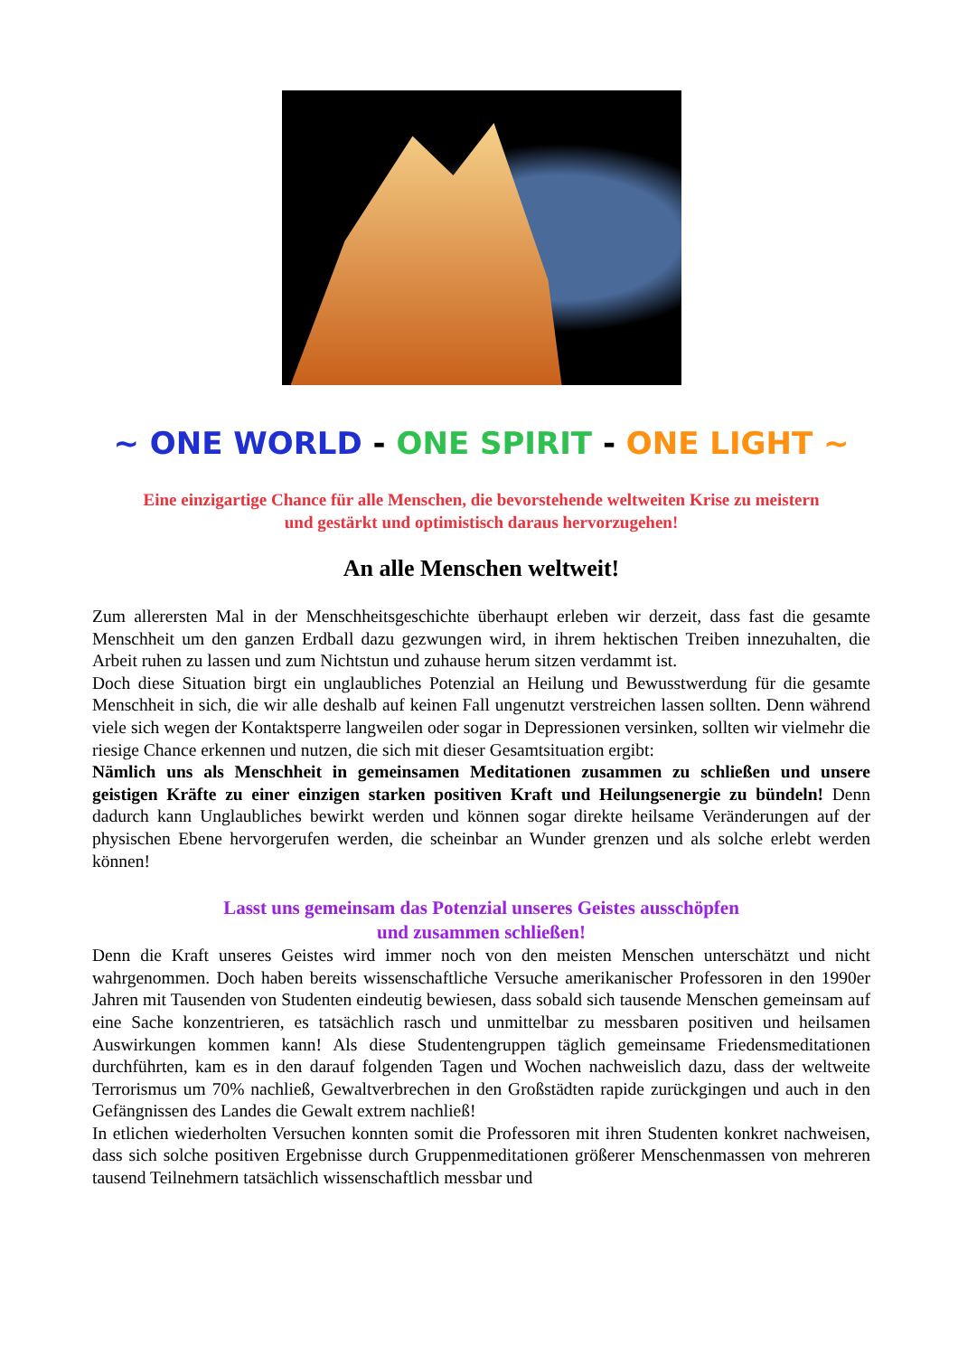~ ONE WORLD - ONE SPIRIT - ONE LIGHT ~
Eine einzigartige Chance für alle Menschen, die bevorstehende weltweiten Krise zu meistern
und gestärkt und optimistisch daraus hervorzugehen!
An alle Menschen weltweit!
Zum allerersten Mal in der Menschheitsgeschichte überhaupt erleben wir derzeit, dass fast die gesamte Menschheit um den ganzen Erdball dazu gezwungen wird, in ihrem hektischen Treiben innezuhalten, die Arbeit ruhen zu lassen und zum Nichtstun und zuhause herum sitzen verdammt ist.
Doch diese Situation birgt ein unglaubliches Potenzial an Heilung und Bewusstwerdung für die gesamte Menschheit in sich, die wir alle deshalb auf keinen Fall ungenutzt verstreichen lassen sollten. Denn während viele sich wegen der Kontaktsperre langweilen oder sogar in Depressionen versinken, sollten wir vielmehr die riesige Chance erkennen und nutzen, die sich mit dieser Gesamtsituation ergibt:
Nämlich uns als Menschheit in gemeinsamen Meditationen zusammen zu schließen und unsere geistigen Kräfte zu einer einzigen starken positiven Kraft und Heilungsenergie zu bündeln! Denn dadurch kann Unglaubliches bewirkt werden und können sogar direkte heilsame Veränderungen auf der physischen Ebene hervorgerufen werden, die scheinbar an Wunder grenzen und als solche erlebt werden können!
Lasst uns gemeinsam das Potenzial unseres Geistes ausschöpfen
und zusammen schließen!
Denn die Kraft unseres Geistes wird immer noch von den meisten Menschen unterschätzt und nicht wahrgenommen. Doch haben bereits wissenschaftliche Versuche amerikanischer Professoren in den 1990er Jahren mit Tausenden von Studenten eindeutig bewiesen, dass sobald sich tausende Menschen gemeinsam auf eine Sache konzentrieren, es tatsächlich rasch und unmittelbar zu messbaren positiven und heilsamen Auswirkungen kommen kann! Als diese Studentengruppen täglich gemeinsame Friedensmeditationen durchführten, kam es in den darauf folgenden Tagen und Wochen nachweislich dazu, dass der weltweite Terrorismus um 70% nachließ, Gewaltverbrechen in den Großstädten rapide zurückgingen und auch in den Gefängnissen des Landes die Gewalt extrem nachließ!
In etlichen wiederholten Versuchen konnten somit die Professoren mit ihren Studenten konkret nachweisen, dass sich solche positiven Ergebnisse durch Gruppenmeditationen größerer Menschenmassen von mehreren tausend Teilnehmern tatsächlich wissenschaftlich messbar und